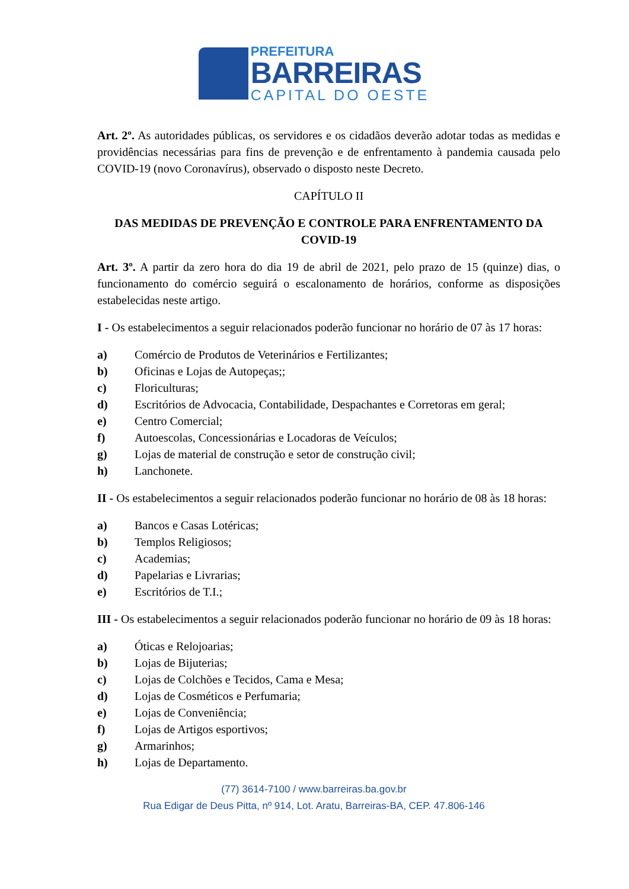PREFEITURA
BARREIRAS
CAPITAL DO OESTE
Art. 2º. As autoridades públicas, os servidores e os cidadãos deverão adotar todas as medidas e providências necessárias para fins de prevenção e de enfrentamento à pandemia causada pelo COVID-19 (novo Coronavírus), observado o disposto neste Decreto.
CAPÍTULO II
DAS MEDIDAS DE PREVENÇÃO E CONTROLE PARA ENFRENTAMENTO DA COVID-19
Art. 3º. A partir da zero hora do dia 19 de abril de 2021, pelo prazo de 15 (quinze) dias, o funcionamento do comércio seguirá o escalonamento de horários, conforme as disposições estabelecidas neste artigo.
I - Os estabelecimentos a seguir relacionados poderão funcionar no horário de 07 às 17 horas:
a) Comércio de Produtos de Veterinários e Fertilizantes;
b) Oficinas e Lojas de Autopeças;;
c) Floriculturas;
d) Escritórios de Advocacia, Contabilidade, Despachantes e Corretoras em geral;
e) Centro Comercial;
f) Autoescolas, Concessionárias e Locadoras de Veículos;
g) Lojas de material de construção e setor de construção civil;
h) Lanchonete.
II - Os estabelecimentos a seguir relacionados poderão funcionar no horário de 08 às 18 horas:
a) Bancos e Casas Lotéricas;
b) Templos Religiosos;
c) Academias;
d) Papelarias e Livrarias;
e) Escritórios de T.I.;
III - Os estabelecimentos a seguir relacionados poderão funcionar no horário de 09 às 18 horas:
a) Óticas e Relojoarias;
b) Lojas de Bijuterias;
c) Lojas de Colchões e Tecidos, Cama e Mesa;
d) Lojas de Cosméticos e Perfumaria;
e) Lojas de Conveniência;
f) Lojas de Artigos esportivos;
g) Armarinhos;
h) Lojas de Departamento.
(77) 3614-7100 / www.barreiras.ba.gov.br
Rua Edigar de Deus Pitta, nº 914, Lot. Aratu, Barreiras-BA, CEP. 47.806-146